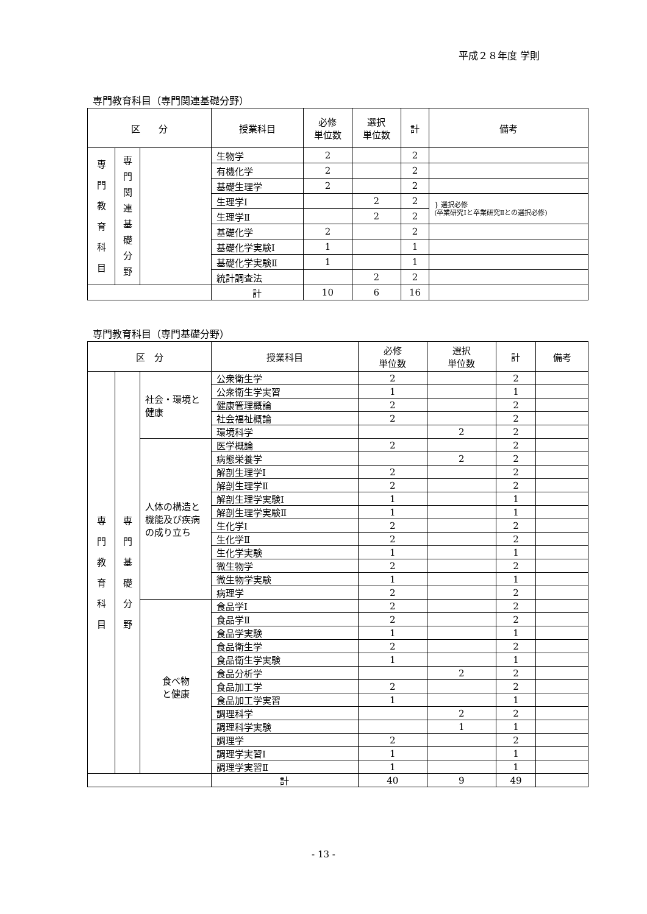平成２８年度 学則
専門教育科目（専門関連基礎分野）
| 区 分 | | | 授業科目 | 必修 単位数 | 選択 単位数 | 計 | 備考 |
| --- | --- | --- | --- | --- | --- | --- | --- |
| 専 門 教 育 科 目 | 専 門 関 連 基 礎 分 野 | | 生物学 | 2 | | 2 | |
| | | | 有機化学 | 2 | | 2 | |
| | | | 基礎生理学 | 2 | | 2 | |
| | | | 生理学Ⅰ | | 2 | 2 | } 選択必修 (卒業研究Ⅰと卒業研究Ⅱとの選択必修) |
| | | | 生理学Ⅱ | | 2 | 2 | |
| | | | 基礎化学 | 2 | | 2 | |
| | | | 基礎化学実験Ⅰ | 1 | | 1 | |
| | | | 基礎化学実験Ⅱ | 1 | | 1 | |
| | | | 統計調査法 | | 2 | 2 | |
| | | | 計 | 10 | 6 | 16 | |
専門教育科目（専門基礎分野）
| 区 分 | | | 授業科目 | 必修 単位数 | 選択 単位数 | 計 | 備考 |
| --- | --- | --- | --- | --- | --- | --- | --- |
| 専 門 教 育 科 目 | 専 門 基 礎 分 野 | 社会・環境と健康 | 公衆衛生学 | 2 | | 2 | |
| | | | 公衆衛生学実習 | 1 | | 1 | |
| | | | 健康管理概論 | 2 | | 2 | |
| | | | 社会福祉概論 | 2 | | 2 | |
| | | | 環境科学 | | 2 | 2 | |
| | | 人体の構造と機能及び疾病の成り立ち | 医学概論 | 2 | | 2 | |
| | | | 病態栄養学 | | 2 | 2 | |
| | | | 解剖生理学Ⅰ | 2 | | 2 | |
| | | | 解剖生理学Ⅱ | 2 | | 2 | |
| | | | 解剖生理学実験Ⅰ | 1 | | 1 | |
| | | | 解剖生理学実験Ⅱ | 1 | | 1 | |
| | | | 生化学Ⅰ | 2 | | 2 | |
| | | | 生化学Ⅱ | 2 | | 2 | |
| | | | 生化学実験 | 1 | | 1 | |
| | | | 微生物学 | 2 | | 2 | |
| | | | 微生物学実験 | 1 | | 1 | |
| | | | 病理学 | 2 | | 2 | |
| | | 食べ物 と健康 | 食品学Ⅰ | 2 | | 2 | |
| | | | 食品学Ⅱ | 2 | | 2 | |
| | | | 食品学実験 | 1 | | 1 | |
| | | | 食品衛生学 | 2 | | 2 | |
| | | | 食品衛生学実験 | 1 | | 1 | |
| | | | 食品分析学 | | 2 | 2 | |
| | | | 食品加工学 | 2 | | 2 | |
| | | | 食品加工学実習 | 1 | | 1 | |
| | | | 調理科学 | | 2 | 2 | |
| | | | 調理科学実験 | | 1 | 1 | |
| | | | 調理学 | 2 | | 2 | |
| | | | 調理学実習Ⅰ | 1 | | 1 | |
| | | | 調理学実習Ⅱ | 1 | | 1 | |
| | | | 計 | 40 | 9 | 49 | |
- 13 -